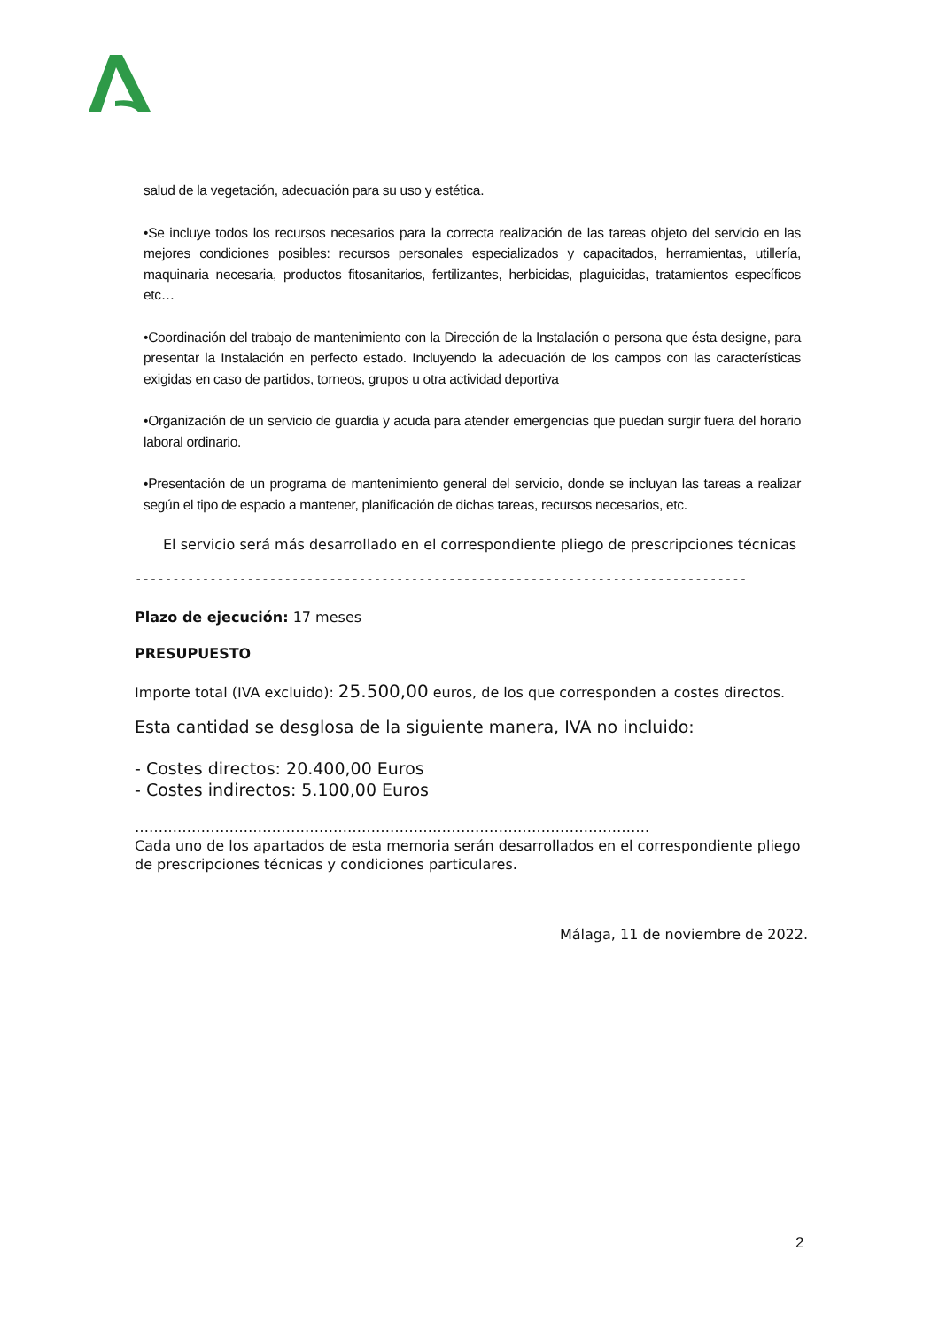salud de la vegetación, adecuación para su uso y estética.
•Se incluye todos los recursos necesarios para la correcta realización de las tareas objeto del servicio en las mejores condiciones posibles: recursos personales especializados y capacitados, herramientas, utillería, maquinaria necesaria, productos fitosanitarios, fertilizantes, herbicidas, plaguicidas, tratamientos específicos etc…
•Coordinación del trabajo de mantenimiento con la Dirección de la Instalación o persona que ésta designe, para presentar la Instalación en perfecto estado. Incluyendo la adecuación de los campos con las características exigidas en caso de partidos, torneos, grupos u otra actividad deportiva
•Organización de un servicio de guardia y acuda para atender emergencias que puedan surgir fuera del horario laboral ordinario.
•Presentación de un programa de mantenimiento general del servicio, donde se incluyan las tareas a realizar según el tipo de espacio a mantener, planificación de dichas tareas, recursos necesarios, etc.
El servicio será más desarrollado en el correspondiente pliego de prescripciones técnicas
----------------------------------------------------------------------------------
Plazo de ejecución: 17 meses
PRESUPUESTO
Importe total (IVA excluido): 25.500,00 euros, de los que corresponden a costes directos.
Esta cantidad se desglosa de la siguiente manera, IVA no incluido:
- Costes directos: 20.400,00 Euros
- Costes indirectos: 5.100,00 Euros
……………………………………………………………………………………………….
Cada uno de los apartados de esta memoria serán desarrollados en el correspondiente pliego de prescripciones técnicas y condiciones particulares.
Málaga, 11 de noviembre de 2022.
2